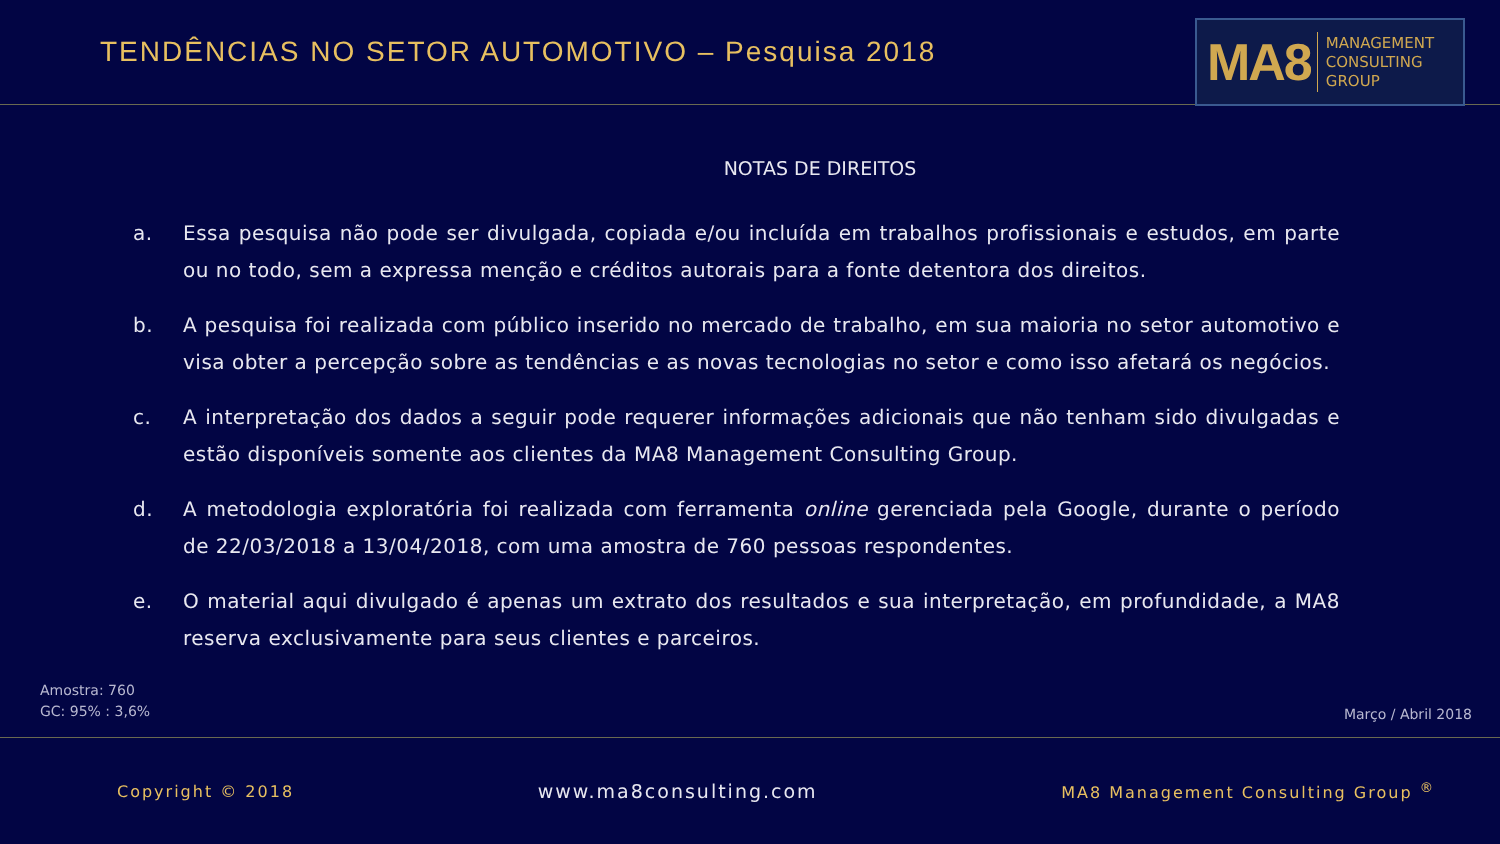TENDÊNCIAS NO SETOR AUTOMOTIVO – Pesquisa 2018
MA8 MANAGEMENT
CONSULTING GROUP
NOTAS DE DIREITOS
a. Essa pesquisa não pode ser divulgada, copiada e/ou incluída em trabalhos profissionais e estudos, em parte ou no todo, sem a expressa menção e créditos autorais para a fonte detentora dos direitos.
b. A pesquisa foi realizada com público inserido no mercado de trabalho, em sua maioria no setor automotivo e visa obter a percepção sobre as tendências e as novas tecnologias no setor e como isso afetará os negócios.
c. A interpretação dos dados a seguir pode requerer informações adicionais que não tenham sido divulgadas e estão disponíveis somente aos clientes da MA8 Management Consulting Group.
d. A metodologia exploratória foi realizada com ferramenta online gerenciada pela Google, durante o período de 22/03/2018 a 13/04/2018, com uma amostra de 760 pessoas respondentes.
e. O material aqui divulgado é apenas um extrato dos resultados e sua interpretação, em profundidade, a MA8 reserva exclusivamente para seus clientes e parceiros.
Amostra: 760
GC: 95% : 3,6%
Março / Abril 2018
Copyright © 2018 www.ma8consulting.com MA8 Management Consulting Group <sup>®</sup>